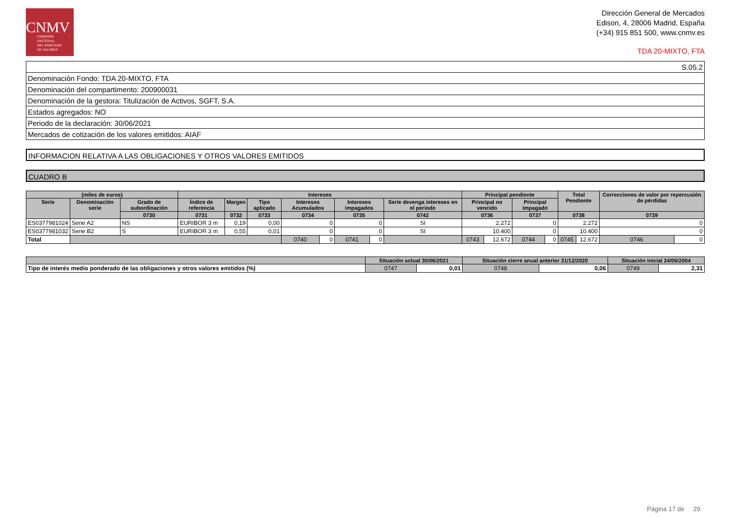CNMV
COMISIÓN
NACIONAL
DEL MERCADO
DE VALORES
Dirección General de Mercados
Edison, 4, 28006 Madrid, España
(+34) 915 851 500, www.cnmv.es
TDA 20-MIXTO, FTA
| S.05.2 |
| Denominación Fondo: TDA 20-MIXTO, FTA |
| Denominación del compartimento: 200900031 |
| Denominación de la gestora: Titulización de Activos, SGFT, S.A. |
| Estados agregados: NO |
| Periodo de la declaración: 30/06/2021 |
| Mercados de cotización de los valores emitidos: AIAF |
INFORMACION RELATIVA A LAS OBLIGACIONES Y OTROS VALORES EMITIDOS
CUADRO B
| (miles de euros) | | | Intereses | | | | | | | | Principal pendiente | | | | Total Pendiente | | Correcciones de valor por repercusión de pérdidas | |
| --- | --- | --- | --- | --- | --- | --- | --- | --- | --- | --- | --- | --- | --- | --- | --- | --- | --- | --- |
| Serie | Denominación serie | Grado de subordinación | Índice de referencia | Margen | Tipo aplicado | Intereses Acumulados | | Intereses impagados | | Serie devenga intereses en el periodo | Principal no vencido | | Principal impagado | | | | | |
| | | 0730 | 0731 | 0732 | 0733 | 0734 | | 0735 | | 0742 | 0736 | | 0737 | | 0738 | | 0739 | |
| ES0377981024 | Serie A2 | NS | EURIBOR 3 m | 0,19 | 0,00 | 0 | | 0 | | SI | 2.272 | | 0 | | 2.272 | | 0 | |
| ES0377981032 | Serie B2 | S | EURIBOR 3 m | 0,55 | 0,01 | 0 | | 0 | | SI | 10.400 | | 0 | | 10.400 | | 0 | |
| Total | | | | | | 0740 | 0 | 0741 | 0 | | 0743 | 12.672 | 0744 | 0 | 0745 | 12.672 | 0746 | 0 |
| | Situación actual 30/06/2021 | | Situación cierre anual anterior 31/12/2020 | | Situación inicial 24/06/2004 | |
| --- | --- | --- | --- | --- | --- | --- |
| Tipo de interés medio ponderado de las obligaciones y otros valores emitidos (%) | 0747 | 0,01 | 0748 | 0,06 | 0749 | 2,31 |
Página 17 de 29